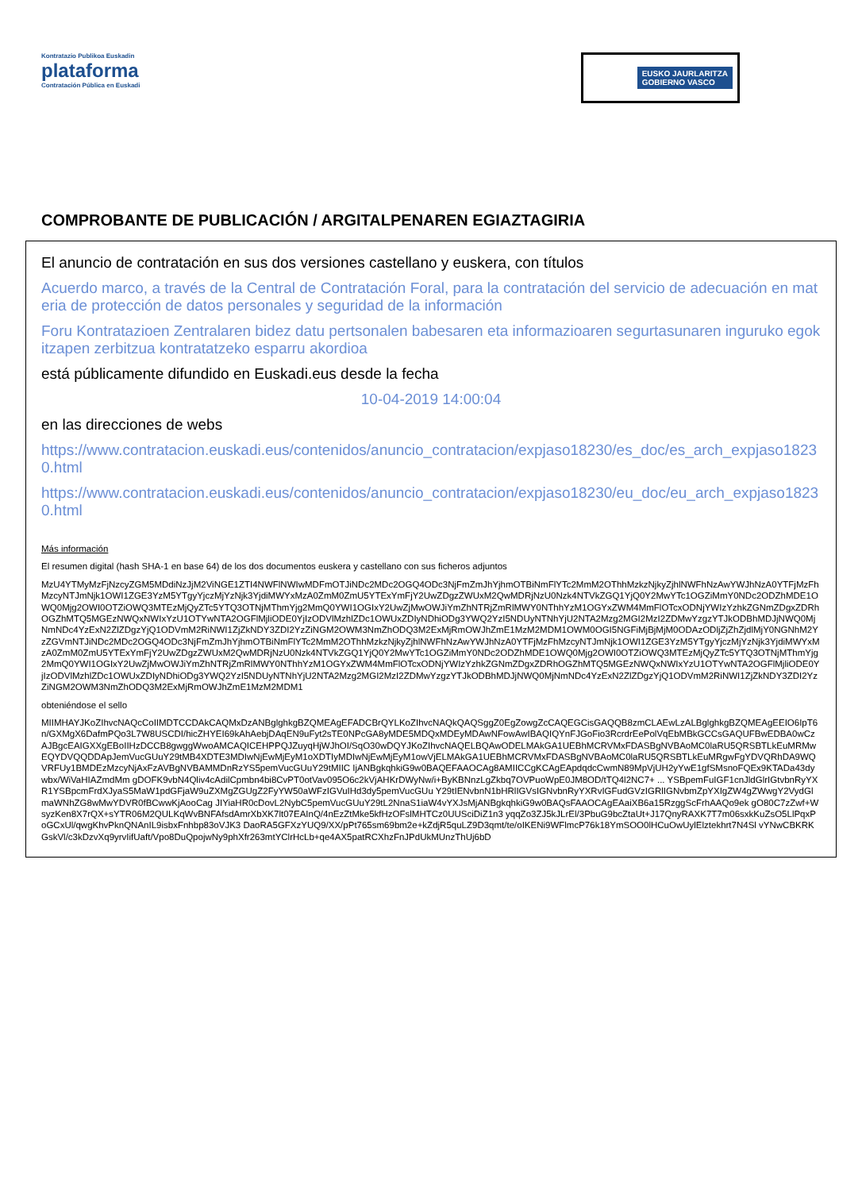Kontratazio Publikoa Euskadin
plataforma
Contratación Pública en Euskadi
EUSKO JAURLARITZA
GOBIERNO VASCO
COMPROBANTE DE PUBLICACIÓN / ARGITALPENAREN EGIAZTAGIRIA
El anuncio de contratación en sus dos versiones castellano y euskera, con títulos
Acuerdo marco, a través de la Central de Contratación Foral, para la contratación del servicio de adecuación en materia de protección de datos personales y seguridad de la información
Foru Kontratazioen Zentralaren bidez datu pertsonalen babesaren eta informazioaren segurtasunaren inguruko egokitzapen zerbitzua kontratatzeko esparru akordioa
está públicamente difundido en Euskadi.eus desde la fecha
10-04-2019 14:00:04
en las direcciones de webs
https://www.contratacion.euskadi.eus/contenidos/anuncio_contratacion/expjaso18230/es_doc/es_arch_expjaso18230.html
https://www.contratacion.euskadi.eus/contenidos/anuncio_contratacion/expjaso18230/eu_doc/eu_arch_expjaso18230.html
Más información
El resumen digital (hash SHA-1 en base 64) de los dos documentos euskera y castellano con sus ficheros adjuntos
MzU4YTMyMzFjNzcyZGM5MDdiNzJjM2ViNGE1ZTI4NWFlNWIwMDFmOTJiNDc2MDc2OGQ4ODc3NjFmZmJhYjhmOTBiNmFlYTc2MmM2OThhMzkzNjkyZjhlNWFhNzAwYWJhNzA0YTFjMzFhMzcyNTJmNjk1OWI1ZGE3YzM5YTgyYjczMjYzNjk3YjdiMWYxMzA0ZmM0ZmU5YTExYmFjY2UwZDgzZWUxM2QwMDRjNzU0Nzk4NTVkZGQ1YjQ0Y2MwYTc1OGZiMmY0NDc2ODZhMDE1OWQ0Mjg2OWI0OTZiOWQ3MTEzMjQyZTc5YTQ3OTNjMThmYjg2MmQ0YWI1OGIxY2UwZjMwOWJiYmZhNTRjZmRlMWY0NThhYzM1OGYxZWM4MmFlOTcxODNjYWIzYzhkZGNmZDgxZDRhOGZhMTQ5MGEzNWQxNWIxYzU1OTYwNTA2OGFlMjliODE0YjIzODVlMzhlZDc1OWUxZDIyNDhiODg3YWQ2YzI5NDUyNTNhYjU2NTA2Mzg2MGI2MzI2ZDMwYzgzYTJkODBhMDJjNWQ0MjNmNDc4YzExN2ZlZDgzYjQ1ODVmM2RiNWI1ZjZkNDY3ZDI2YzZiNGM2OWM3NmZhODQ3M2ExMjRmOWJhZmE1MzM2MDM1OWM0OGI5NGFiMjBjMjM0ODAzODljZjZhZjdlMjY0NGNhM2YzZGVmNTJiNDc2MDc2OGQ4ODc3NjFmZmJhYjhmOTBiNmFlYTc2MmM2OThhMzkzNjkyZjhlNWFhNzAwYWJhNzA0YTFjMzFhMzcyNTJmNjk1OWI1ZGE3YzM5YTgyYjczMjYzNjk3YjdiMWYxMzA0ZmM0ZmU5YTExYmFjY2UwZDgzZWUxM2QwMDRjNzU0Nzk4NTVkZGQ1YjQ0Y2MwYTc1OGZiMmY0NDc2ODZhMDE1OWQ0Mjg2OWI0OTZiOWQ3MTEzMjQyZTc5YTQ3OTNjMThmYjg2MmQ0YWI1OGIxY2UwZjMwOWJiYmZhNTRjZmRlMWY0NThhYzM1OGYxZWM4MmFlOTcxODNjYWIzYzhkZGNmZDgxZDRhOGZhMTQ5MGEzNWQxNWIxYzU1OTYwNTA2OGFlMjliODE0YjIzODVlMzhlZDc1OWUxZDIyNDhiODg3YWQ2YzI5NDUyNTNhYjU2NTA2Mzg2MGI2MzI2ZDMwYzgzYTJkODBhMDJjNWQ0MjNmNDc4YzExN2ZlZDgzYjQ1ODVmM2RiNWI1ZjZkNDY3ZDI2YzZiNGM2OWM3NmZhODQ3M2ExMjRmOWJhZmE1MzM2MDM1
obteniéndose el sello
MIIMHAYJKoZIhvcNAQcCoIIMDTCCDAkCAQMxDzANBglghkgBZQMEAgEFADCBrQYLKoZIhvcNAQkQAQSggZ0EgZowgZcCAQEGCisGAQQB8zmCLAEwLzALBglghkgBZQMEAgEEIO6IpT6n/GXMgX6DafmPQo3L7W8USCDI/hicZHYEI69kAhAebjDAqEN9uFyt2sTE0NPcGA8yMDE5MDQxMDEyMDAwNFowAwIBAQIQYnFJGoFio3RcrdrEePolVqEbMBkGCCsGAQUFBwEDBA0wCzAJBgcEAIGXXgEBoIIHzDCCB8gwggWwoAMCAQICEHPPQJZuyqHjWJhOI/SqO30wDQYJKoZIhvcNAQELBQAwODELMAkGA1UEBhMCRVMxFDASBgNVBAoMC0laRU5QRSBTLkEuMRMwEQYDVQQDDApJemVucGUuY29tMB4XDTE3MDIwNjEwMjEyM1oXDTIyMDIwNjEwMjEyM1owVjELMAkGA1UEBhMCRVMxFDASBgNVBAoMC0laRU5QRSBTLkEuMRgwFgYDVQRhDA9WQVRFUy1BMDEzMzcyNjAxFzAVBgNVBAMMDnRzYS5pemVucGUuY29tMIIC IjANBgkqhkiG9w0BAQEFAAOCAg8AMIICCgKCAgEApdqdcCwmN89MpVjUH2yYwE1gfSMsnoFQEx9KTADa43dywbx/WiVaHIAZmdMm gDOFK9vbN4Qliv4cAdilCpmbn4bi8CvPT0otVav095O6c2kVjAHKrDWyNw/i+ByKBNnzLgZkbq7OVPuoWpE0JM8OD/tTQ4l2NC7+ ... YSBpemFuIGF1cnJldGlrIGtvbnRyYXR1YSBpcmFrdXJyaS5MaW1pdGFjaW9uZXMgZGUgZ2FyYW50aWFzIGVuIHd3dy5pemVucGUu Y29tIENvbnN1bHRlIGVsIGNvbnRyYXRvIGFudGVzIGRlIGNvbmZpYXIgZW4gZWwgY2VydGlmaWNhZG8wMwYDVR0fBCwwKjAooCag JIYiaHR0cDovL2NybC5pemVucGUuY29tL2NnaS1iaW4vYXJsMjANBgkqhkiG9w0BAQsFAAOCAgEAaiXB6a15RzggScFrhAAQo9ek gO80C7zZwf+WsyzKen8X7rQX+sYTR06M2QULKqWvBNFAfsdAmrXbXK7lt07EAInQ/4nEzZtMke5kfHzOFslMHTCz0UUSciDiZ1n3 yqqZo3ZJ5kJLrEl/3PbuG9bcZtaUt+J17QnyRAXK7T7m06sxkKuZsO5LlPqxPoGCxUl/qwgKhvPknQNAnIL9isbxFnhbp83oVJK3 DaoRA5GFXzYUQ9/XX/pPt765sm69bm2e+kZdjR5quLZ9D3qmt/te/oIKENi9WFlmcP76k18YmSOO0lHCuOwUylElztekhrt7N4Sl vYNwCBKRKGskVl/c3kDzvXq9yrvIifUaft/Vpo8DuQpojwNy9phXfr263mtYClrHcLb+qe4AX5patRCXhzFnJPdUkMUnzThUj6bD